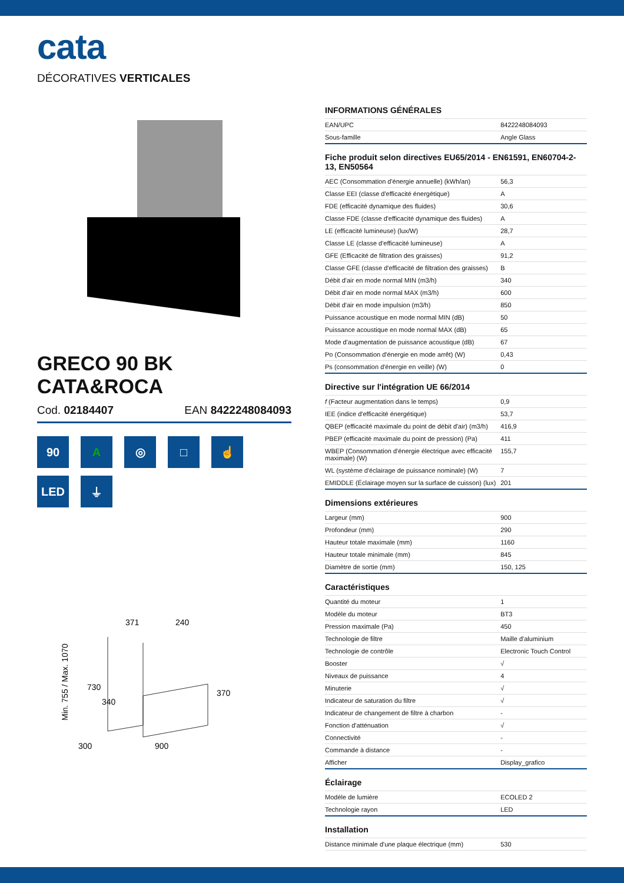cata
DÉCORATIVES VERTICALES
GRECO 90 BK
CATA&ROCA
Cod. 02184407 EAN 8422248084093
90
A
◎
□
☝
LED
⏚
371
240
Min. 755 / Max. 1070
730
340
370
300
900
INFORMATIONS GÉNÉRALES
| EAN/UPC | 8422248084093 |
| Sous-famille | Angle Glass |
Fiche produit selon directives EU65/2014 - EN61591, EN60704-2-13, EN50564
| AEC (Consommation d'énergie annuelle) (kWh/an) | 56,3 |
| Classe EEI (classe d'efficacité énergétique) | A |
| FDE (efficacité dynamique des fluides) | 30,6 |
| Classe FDE (classe d'efficacité dynamique des fluides) | A |
| LE (efficacité lumineuse) (lux/W) | 28,7 |
| Classe LE (classe d'efficacité lumineuse) | A |
| GFE (Efficacité de filtration des graisses) | 91,2 |
| Classe GFE (classe d'efficacité de filtration des graisses) | B |
| Débit d'air en mode normal MIN (m3/h) | 340 |
| Débit d'air en mode normal MAX (m3/h) | 600 |
| Débit d'air en mode impulsion (m3/h) | 850 |
| Puissance acoustique en mode normal MIN (dB) | 50 |
| Puissance acoustique en mode normal MAX (dB) | 65 |
| Mode d'augmentation de puissance acoustique (dB) | 67 |
| Po (Consommation d'énergie en mode arrêt) (W) | 0,43 |
| Ps (consommation d'énergie en veille) (W) | 0 |
Directive sur l'intégration UE 66/2014
| f (Facteur augmentation dans le temps) | 0,9 |
| IEE (indice d'efficacité énergétique) | 53,7 |
| QBEP (efficacité maximale du point de débit d'air) (m3/h) | 416,9 |
| PBEP (efficacité maximale du point de pression) (Pa) | 411 |
| WBEP (Consommation d'énergie électrique avec efficacité maximale) (W) | 155,7 |
| WL (système d'éclairage de puissance nominale) (W) | 7 |
| EMIDDLE (Éclairage moyen sur la surface de cuisson) (lux) | 201 |
Dimensions extérieures
| Largeur (mm) | 900 |
| Profondeur (mm) | 290 |
| Hauteur totale maximale (mm) | 1160 |
| Hauteur totale minimale (mm) | 845 |
| Diamètre de sortie (mm) | 150, 125 |
Caractéristiques
| Quantité du moteur | 1 |
| Modèle du moteur | BT3 |
| Pression maximale (Pa) | 450 |
| Technologie de filtre | Maille d'aluminium |
| Technologie de contrôle | Electronic Touch Control |
| Booster | √ |
| Niveaux de puissance | 4 |
| Minuterie | √ |
| Indicateur de saturation du filtre | √ |
| Indicateur de changement de filtre à charbon | - |
| Fonction d'atténuation | √ |
| Connectivité | - |
| Commande à distance | - |
| Afficher | Display_grafico |
Éclairage
| Modèle de lumière | ECOLED 2 |
| Technologie rayon | LED |
Installation
| Distance minimale d'une plaque électrique (mm) | 530 |